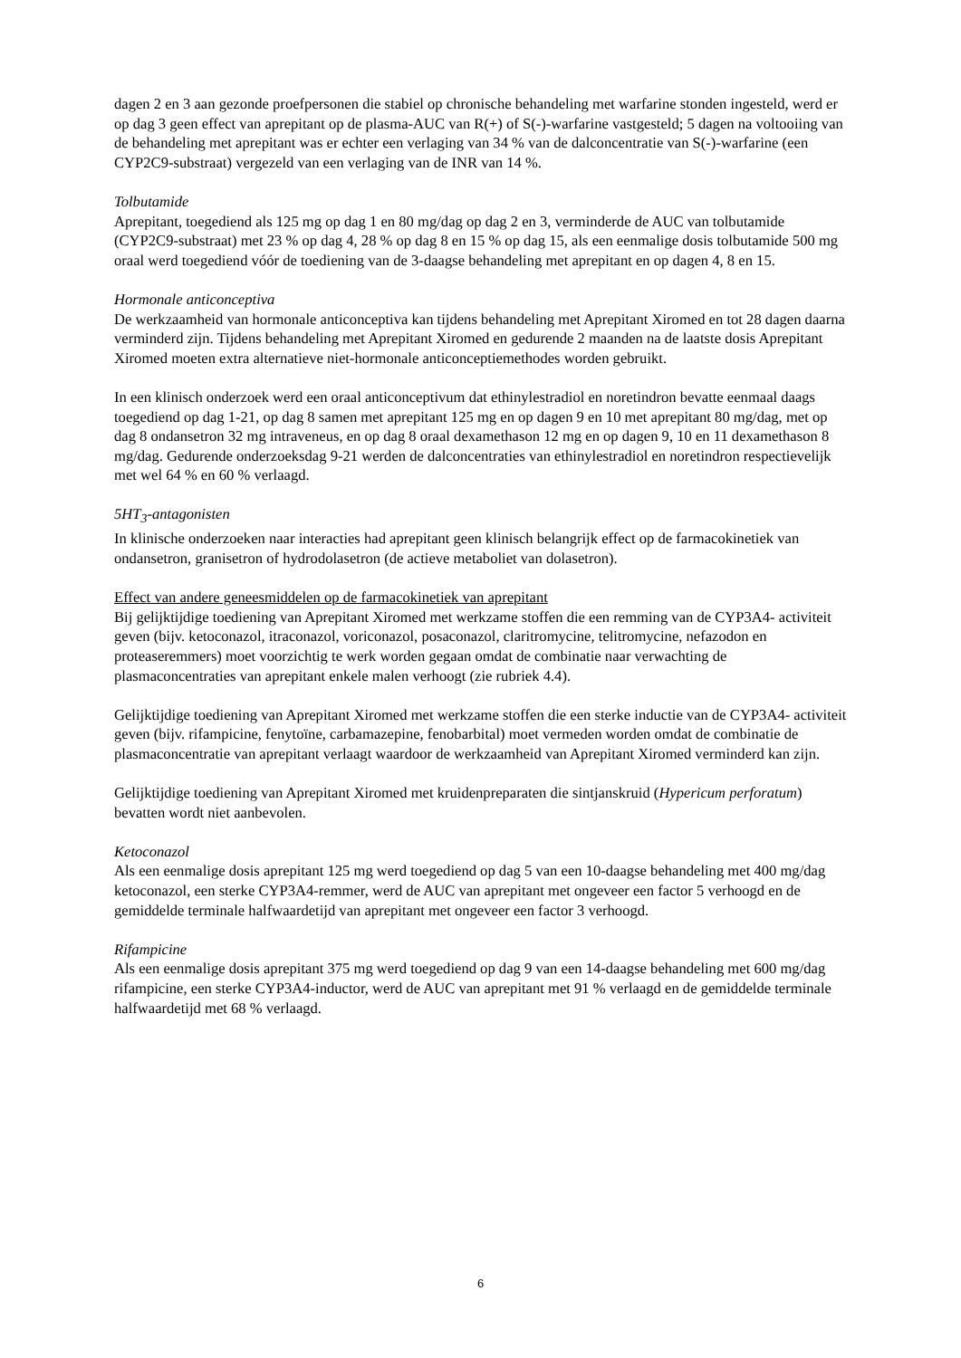dagen 2 en 3 aan gezonde proefpersonen die stabiel op chronische behandeling met warfarine stonden ingesteld, werd er op dag 3 geen effect van aprepitant op de plasma-AUC van R(+) of S(-)-warfarine vastgesteld; 5 dagen na voltooiing van de behandeling met aprepitant was er echter een verlaging van 34 % van de dalconcentratie van S(-)-warfarine (een CYP2C9-substraat) vergezeld van een verlaging van de INR van 14 %.
Tolbutamide
Aprepitant, toegediend als 125 mg op dag 1 en 80 mg/dag op dag 2 en 3, verminderde de AUC van tolbutamide (CYP2C9-substraat) met 23 % op dag 4, 28 % op dag 8 en 15 % op dag 15, als een eenmalige dosis tolbutamide 500 mg oraal werd toegediend vóór de toediening van de 3-daagse behandeling met aprepitant en op dagen 4, 8 en 15.
Hormonale anticonceptiva
De werkzaamheid van hormonale anticonceptiva kan tijdens behandeling met Aprepitant Xiromed en tot 28 dagen daarna verminderd zijn. Tijdens behandeling met Aprepitant Xiromed en gedurende 2 maanden na de laatste dosis Aprepitant Xiromed moeten extra alternatieve niet-hormonale anticonceptiemethodes worden gebruikt.
In een klinisch onderzoek werd een oraal anticonceptivum dat ethinylestradiol en noretindron bevatte eenmaal daags toegediend op dag 1-21, op dag 8 samen met aprepitant 125 mg en op dagen 9 en 10 met aprepitant 80 mg/dag, met op dag 8 ondansetron 32 mg intraveneus, en op dag 8 oraal dexamethason 12 mg en op dagen 9, 10 en 11 dexamethason 8 mg/dag. Gedurende onderzoeksdag 9-21 werden de dalconcentraties van ethinylestradiol en noretindron respectievelijk met wel 64 % en 60 % verlaagd.
5HT<sub>3</sub>-antagonisten
In klinische onderzoeken naar interacties had aprepitant geen klinisch belangrijk effect op de farmacokinetiek van ondansetron, granisetron of hydrodolasetron (de actieve metaboliet van dolasetron).
Effect van andere geneesmiddelen op de farmacokinetiek van aprepitant
Bij gelijktijdige toediening van Aprepitant Xiromed met werkzame stoffen die een remming van de CYP3A4- activiteit geven (bijv. ketoconazol, itraconazol, voriconazol, posaconazol, claritromycine, telitromycine, nefazodon en proteaseremmers) moet voorzichtig te werk worden gegaan omdat de combinatie naar verwachting de plasmaconcentraties van aprepitant enkele malen verhoogt (zie rubriek 4.4).
Gelijktijdige toediening van Aprepitant Xiromed met werkzame stoffen die een sterke inductie van de CYP3A4- activiteit geven (bijv. rifampicine, fenytoïne, carbamazepine, fenobarbital) moet vermeden worden omdat de combinatie de plasmaconcentratie van aprepitant verlaagt waardoor de werkzaamheid van Aprepitant Xiromed verminderd kan zijn.
Gelijktijdige toediening van Aprepitant Xiromed met kruidenpreparaten die sintjanskruid (Hypericum perforatum) bevatten wordt niet aanbevolen.
Ketoconazol
Als een eenmalige dosis aprepitant 125 mg werd toegediend op dag 5 van een 10-daagse behandeling met 400 mg/dag ketoconazol, een sterke CYP3A4-remmer, werd de AUC van aprepitant met ongeveer een factor 5 verhoogd en de gemiddelde terminale halfwaardetijd van aprepitant met ongeveer een factor 3 verhoogd.
Rifampicine
Als een eenmalige dosis aprepitant 375 mg werd toegediend op dag 9 van een 14-daagse behandeling met 600 mg/dag rifampicine, een sterke CYP3A4-inductor, werd de AUC van aprepitant met 91 % verlaagd en de gemiddelde terminale halfwaardetijd met 68 % verlaagd.
6